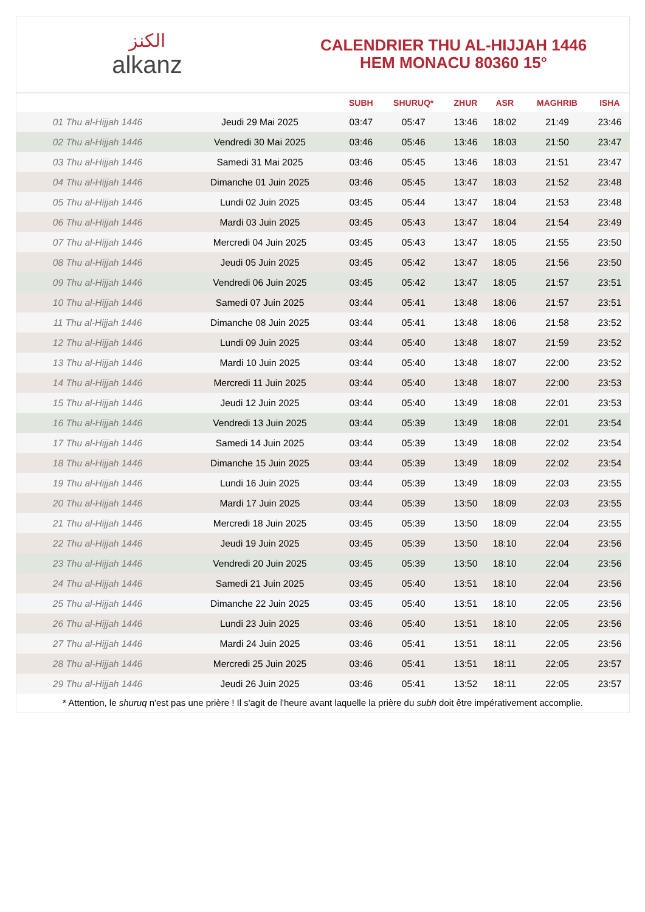الكنز
alkanz
CALENDRIER THU AL-HIJJAH 1446
HEM MONACU 80360 15°
| | | SUBH | SHURUQ* | ZHUR | ASR | MAGHRIB | ISHA |
| --- | --- | --- | --- | --- | --- | --- | --- |
| 01 Thu al-Hijjah 1446 | Jeudi 29 Mai 2025 | 03:47 | 05:47 | 13:46 | 18:02 | 21:49 | 23:46 |
| 02 Thu al-Hijjah 1446 | Vendredi 30 Mai 2025 | 03:46 | 05:46 | 13:46 | 18:03 | 21:50 | 23:47 |
| 03 Thu al-Hijjah 1446 | Samedi 31 Mai 2025 | 03:46 | 05:45 | 13:46 | 18:03 | 21:51 | 23:47 |
| 04 Thu al-Hijjah 1446 | Dimanche 01 Juin 2025 | 03:46 | 05:45 | 13:47 | 18:03 | 21:52 | 23:48 |
| 05 Thu al-Hijjah 1446 | Lundi 02 Juin 2025 | 03:45 | 05:44 | 13:47 | 18:04 | 21:53 | 23:48 |
| 06 Thu al-Hijjah 1446 | Mardi 03 Juin 2025 | 03:45 | 05:43 | 13:47 | 18:04 | 21:54 | 23:49 |
| 07 Thu al-Hijjah 1446 | Mercredi 04 Juin 2025 | 03:45 | 05:43 | 13:47 | 18:05 | 21:55 | 23:50 |
| 08 Thu al-Hijjah 1446 | Jeudi 05 Juin 2025 | 03:45 | 05:42 | 13:47 | 18:05 | 21:56 | 23:50 |
| 09 Thu al-Hijjah 1446 | Vendredi 06 Juin 2025 | 03:45 | 05:42 | 13:47 | 18:05 | 21:57 | 23:51 |
| 10 Thu al-Hijjah 1446 | Samedi 07 Juin 2025 | 03:44 | 05:41 | 13:48 | 18:06 | 21:57 | 23:51 |
| 11 Thu al-Hijjah 1446 | Dimanche 08 Juin 2025 | 03:44 | 05:41 | 13:48 | 18:06 | 21:58 | 23:52 |
| 12 Thu al-Hijjah 1446 | Lundi 09 Juin 2025 | 03:44 | 05:40 | 13:48 | 18:07 | 21:59 | 23:52 |
| 13 Thu al-Hijjah 1446 | Mardi 10 Juin 2025 | 03:44 | 05:40 | 13:48 | 18:07 | 22:00 | 23:52 |
| 14 Thu al-Hijjah 1446 | Mercredi 11 Juin 2025 | 03:44 | 05:40 | 13:48 | 18:07 | 22:00 | 23:53 |
| 15 Thu al-Hijjah 1446 | Jeudi 12 Juin 2025 | 03:44 | 05:40 | 13:49 | 18:08 | 22:01 | 23:53 |
| 16 Thu al-Hijjah 1446 | Vendredi 13 Juin 2025 | 03:44 | 05:39 | 13:49 | 18:08 | 22:01 | 23:54 |
| 17 Thu al-Hijjah 1446 | Samedi 14 Juin 2025 | 03:44 | 05:39 | 13:49 | 18:08 | 22:02 | 23:54 |
| 18 Thu al-Hijjah 1446 | Dimanche 15 Juin 2025 | 03:44 | 05:39 | 13:49 | 18:09 | 22:02 | 23:54 |
| 19 Thu al-Hijjah 1446 | Lundi 16 Juin 2025 | 03:44 | 05:39 | 13:49 | 18:09 | 22:03 | 23:55 |
| 20 Thu al-Hijjah 1446 | Mardi 17 Juin 2025 | 03:44 | 05:39 | 13:50 | 18:09 | 22:03 | 23:55 |
| 21 Thu al-Hijjah 1446 | Mercredi 18 Juin 2025 | 03:45 | 05:39 | 13:50 | 18:09 | 22:04 | 23:55 |
| 22 Thu al-Hijjah 1446 | Jeudi 19 Juin 2025 | 03:45 | 05:39 | 13:50 | 18:10 | 22:04 | 23:56 |
| 23 Thu al-Hijjah 1446 | Vendredi 20 Juin 2025 | 03:45 | 05:39 | 13:50 | 18:10 | 22:04 | 23:56 |
| 24 Thu al-Hijjah 1446 | Samedi 21 Juin 2025 | 03:45 | 05:40 | 13:51 | 18:10 | 22:04 | 23:56 |
| 25 Thu al-Hijjah 1446 | Dimanche 22 Juin 2025 | 03:45 | 05:40 | 13:51 | 18:10 | 22:05 | 23:56 |
| 26 Thu al-Hijjah 1446 | Lundi 23 Juin 2025 | 03:46 | 05:40 | 13:51 | 18:10 | 22:05 | 23:56 |
| 27 Thu al-Hijjah 1446 | Mardi 24 Juin 2025 | 03:46 | 05:41 | 13:51 | 18:11 | 22:05 | 23:56 |
| 28 Thu al-Hijjah 1446 | Mercredi 25 Juin 2025 | 03:46 | 05:41 | 13:51 | 18:11 | 22:05 | 23:57 |
| 29 Thu al-Hijjah 1446 | Jeudi 26 Juin 2025 | 03:46 | 05:41 | 13:52 | 18:11 | 22:05 | 23:57 |
* Attention, le shuruq n'est pas une prière ! Il s'agit de l'heure avant laquelle la prière du subh doit être impérativement accomplie.